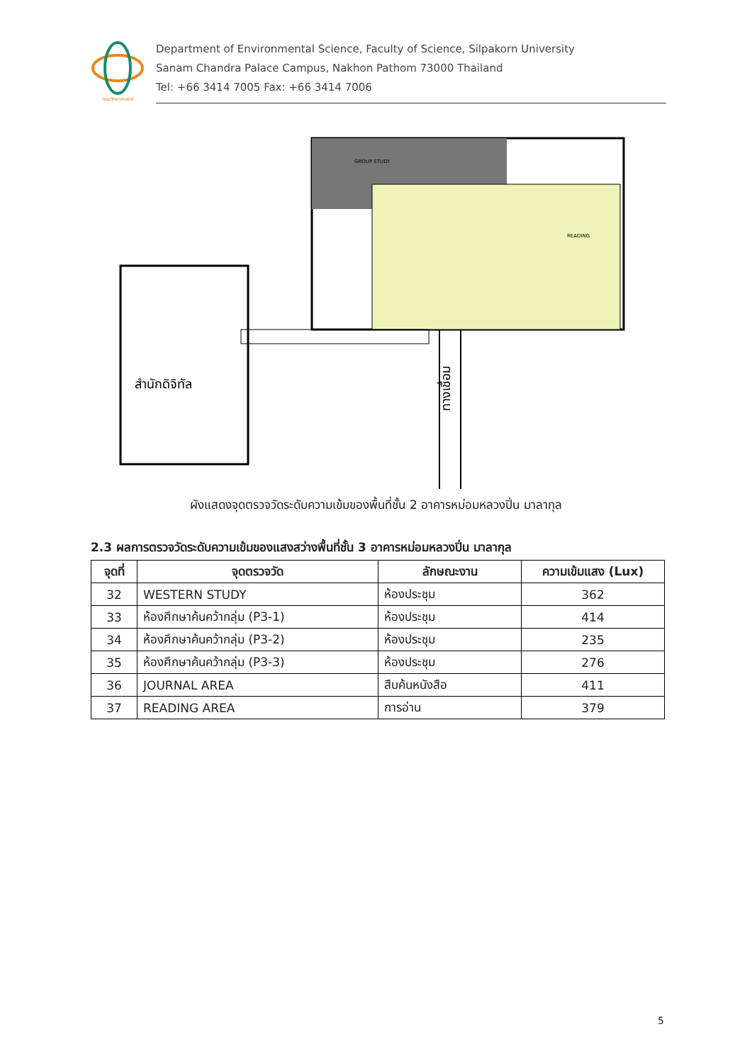คณะวิทยาศาสตร์
Department of Environmental Science, Faculty of Science, Silpakorn University
Sanam Chandra Palace Campus, Nakhon Pathom 73000 Thailand
Tel: +66 3414 7005 Fax: +66 3414 7006
GROUP STUDY
READING
สำนักดิจิทัล
ทางเชื่อม
ผังแสดงจุดตรวจวัดระดับความเข้มของพื้นที่ชั้น 2 อาคารหม่อมหลวงปิ่น มาลากุล
2.3 ผลการตรวจวัดระดับความเข้มของแสงสว่างพื้นที่ชั้น 3 อาคารหม่อมหลวงปิ่น มาลากุล
| จุดที่ | จุดตรวจวัด | ลักษณะงาน | ความเข้มแสง (Lux) |
| --- | --- | --- | --- |
| 32 | WESTERN STUDY | ห้องประชุม | 362 |
| 33 | ห้องศึกษาค้นคว้ากลุ่ม (P3-1) | ห้องประชุม | 414 |
| 34 | ห้องศึกษาค้นคว้ากลุ่ม (P3-2) | ห้องประชุม | 235 |
| 35 | ห้องศึกษาค้นคว้ากลุ่ม (P3-3) | ห้องประชุม | 276 |
| 36 | JOURNAL AREA | สืบค้นหนังสือ | 411 |
| 37 | READING AREA | การอ่าน | 379 |
5